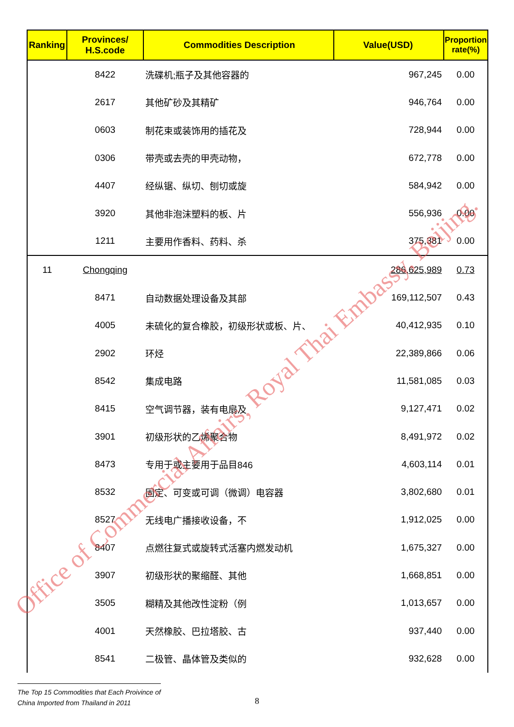| Ranking | Provinces/ H.S.code | Commodities Description | Value(USD) | Proportion rate(%) |
| --- | --- | --- | --- | --- |
| | 8422 | 洗碟机;瓶子及其他容器的 | 967,245 | 0.00 |
| | 2617 | 其他矿砂及其精矿 | 946,764 | 0.00 |
| | 0603 | 制花束或装饰用的插花及 | 728,944 | 0.00 |
| | 0306 | 带壳或去壳的甲壳动物， | 672,778 | 0.00 |
| | 4407 | 经纵锯、纵切、刨切或旋 | 584,942 | 0.00 |
| | 3920 | 其他非泡沫塑料的板、片 | 556,936 | 0.00 |
| | 1211 | 主要用作香料、药料、杀 | 375,381 | 0.00 |
| 11 | Chongqing | | 286,625,989 | 0.73 |
| | 8471 | 自动数据处理设备及其部 | 169,112,507 | 0.43 |
| | 4005 | 未硫化的复合橡胶，初级形状或板、片、 | 40,412,935 | 0.10 |
| | 2902 | 环烃 | 22,389,866 | 0.06 |
| | 8542 | 集成电路 | 11,581,085 | 0.03 |
| | 8415 | 空气调节器，装有电扇及 | 9,127,471 | 0.02 |
| | 3901 | 初级形状的乙烯聚合物 | 8,491,972 | 0.02 |
| | 8473 | 专用于或主要用于品目846 | 4,603,114 | 0.01 |
| | 8532 | 固定、可变或可调（微调）电容器 | 3,802,680 | 0.01 |
| | 8527 | 无线电广播接收设备，不 | 1,912,025 | 0.00 |
| | 8407 | 点燃往复式或旋转式活塞内燃发动机 | 1,675,327 | 0.00 |
| | 3907 | 初级形状的聚缩醛、其他 | 1,668,851 | 0.00 |
| | 3505 | 糊精及其他改性淀粉（例 | 1,013,657 | 0.00 |
| | 4001 | 天然橡胶、巴拉塔胶、古 | 937,440 | 0.00 |
| | 8541 | 二极管、晶体管及类似的 | 932,628 | 0.00 |
Office of Commercial Affairs, Royal Thai Embassy, Beijing.
The Top 15 Commodities that Each Proivince of
China Imported from Thailand in 2011
8